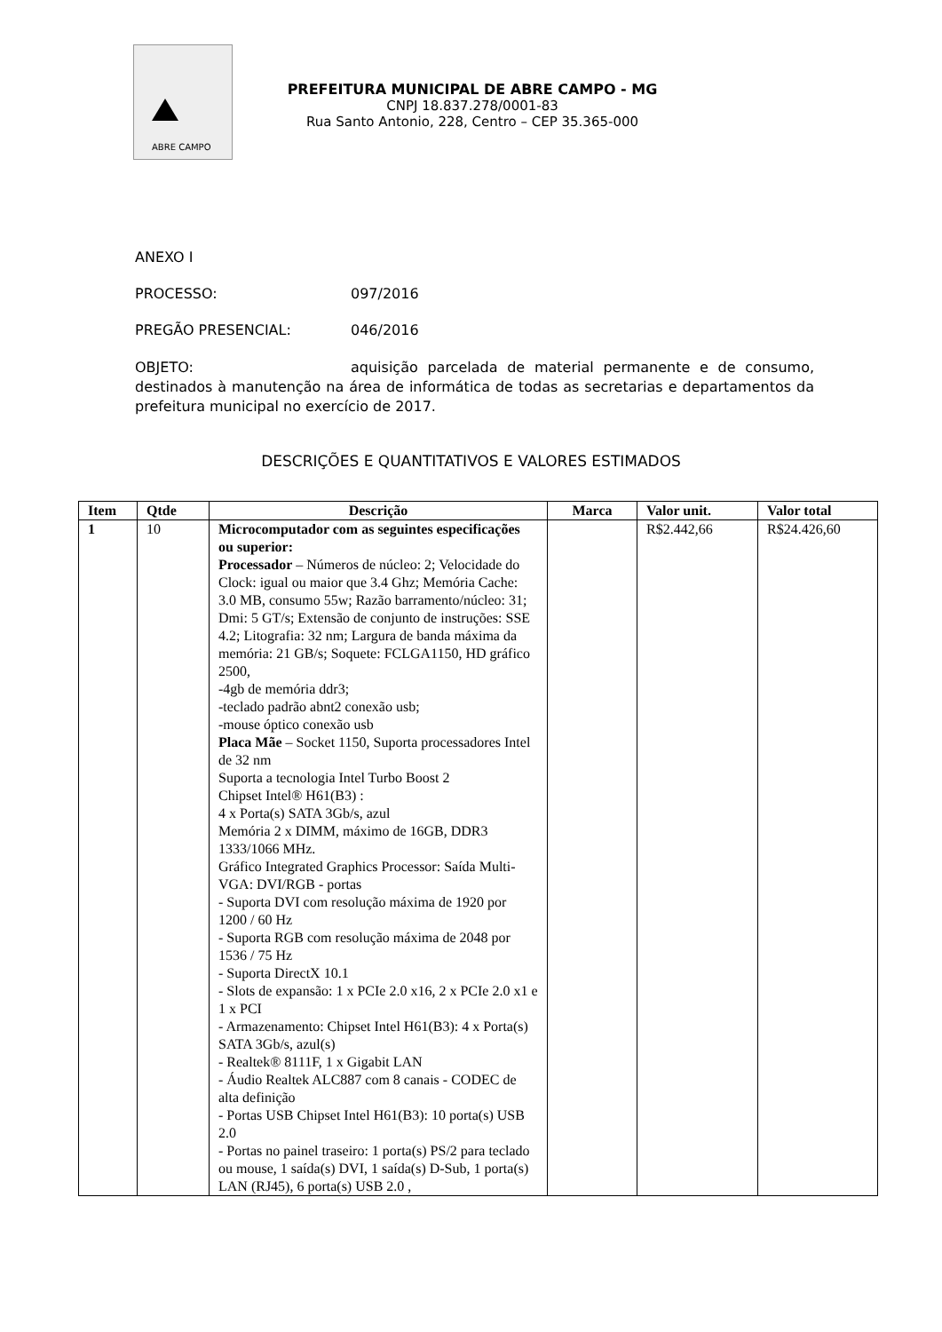ABRE CAMPO
PREFEITURA MUNICIPAL DE ABRE CAMPO - MG
CNPJ 18.837.278/0001-83
Rua Santo Antonio, 228, Centro – CEP 35.365-000
ANEXO I
PROCESSO: 097/2016
PREGÃO PRESENCIAL: 046/2016
OBJETO: aquisição parcelada de material permanente e de consumo, destinados à manutenção na área de informática de todas as secretarias e departamentos da prefeitura municipal no exercício de 2017.
DESCRIÇÕES E QUANTITATIVOS E VALORES ESTIMADOS
| Item | Qtde | Descrição | Marca | Valor unit. | Valor total |
| --- | --- | --- | --- | --- | --- |
| 1 | 10 | Microcomputador com as seguintes especificações ou superior: Processador – Números de núcleo: 2; Velocidade do Clock: igual ou maior que 3.4 Ghz; Memória Cache: 3.0 MB, consumo 55w; Razão barramento/núcleo: 31; Dmi: 5 GT/s; Extensão de conjunto de instruções: SSE 4.2; Litografia: 32 nm; Largura de banda máxima da memória: 21 GB/s; Soquete: FCLGA1150, HD gráfico 2500, -4gb de memória ddr3; -teclado padrão abnt2 conexão usb; -mouse óptico conexão usb Placa Mãe – Socket 1150, Suporta processadores Intel de 32 nm Suporta a tecnologia Intel Turbo Boost 2 Chipset Intel® H61(B3) : 4 x Porta(s) SATA 3Gb/s, azul Memória 2 x DIMM, máximo de 16GB, DDR3 1333/1066 MHz. Gráfico Integrated Graphics Processor: Saída Multi-VGA: DVI/RGB - portas - Suporta DVI com resolução máxima de 1920 por 1200 / 60 Hz - Suporta RGB com resolução máxima de 2048 por 1536 / 75 Hz - Suporta DirectX 10.1 - Slots de expansão: 1 x PCIe 2.0 x16, 2 x PCIe 2.0 x1 e 1 x PCI - Armazenamento: Chipset Intel H61(B3): 4 x Porta(s) SATA 3Gb/s, azul(s) - Realtek® 8111F, 1 x Gigabit LAN - Áudio Realtek ALC887 com 8 canais - CODEC de alta definição - Portas USB Chipset Intel H61(B3): 10 porta(s) USB 2.0 - Portas no painel traseiro: 1 porta(s) PS/2 para teclado ou mouse, 1 saída(s) DVI, 1 saída(s) D-Sub, 1 porta(s) LAN (RJ45), 6 porta(s) USB 2.0 , | | R$2.442,66 | R$24.426,60 |